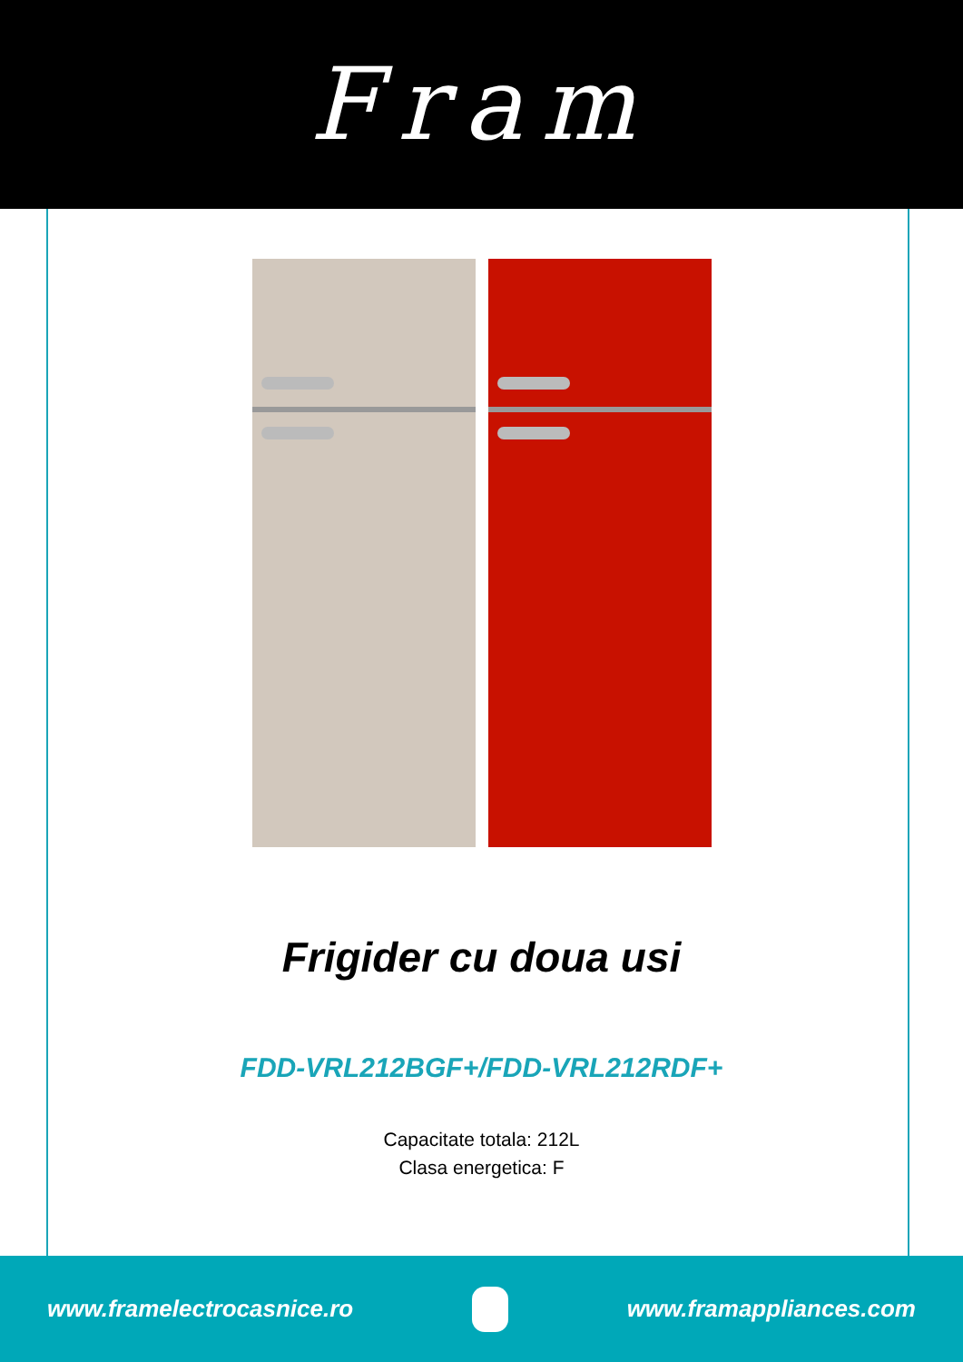Fram
Frigider cu doua usi
FDD-VRL212BGF+/FDD-VRL212RDF+
Capacitate totala: 212L
Clasa energetica: F
www.framelectrocasnice.ro www.framappliances.com